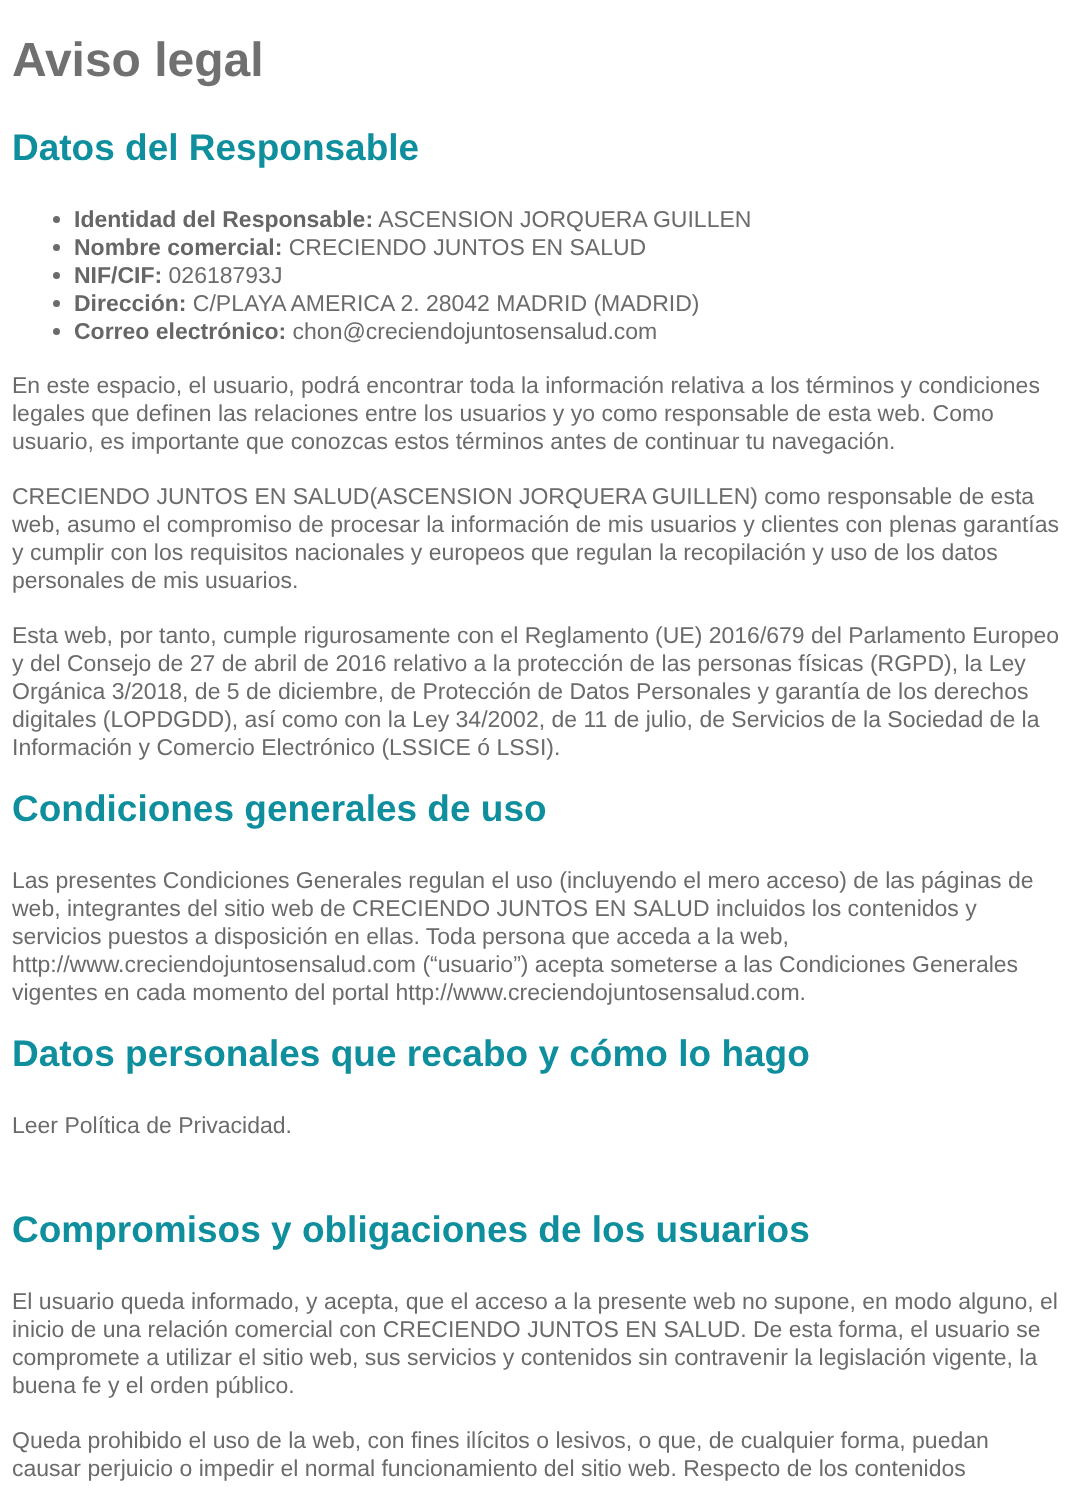Aviso legal
Datos del Responsable
Identidad del Responsable: ASCENSION JORQUERA GUILLEN
Nombre comercial: CRECIENDO JUNTOS EN SALUD
NIF/CIF: 02618793J
Dirección: C/PLAYA AMERICA 2. 28042 MADRID (MADRID)
Correo electrónico: chon@creciendojuntosensalud.com
En este espacio, el usuario, podrá encontrar toda la información relativa a los términos y condiciones legales que definen las relaciones entre los usuarios y yo como responsable de esta web. Como usuario, es importante que conozcas estos términos antes de continuar tu navegación.
CRECIENDO JUNTOS EN SALUD(ASCENSION JORQUERA GUILLEN) como responsable de esta web, asumo el compromiso de procesar la información de mis usuarios y clientes con plenas garantías y cumplir con los requisitos nacionales y europeos que regulan la recopilación y uso de los datos personales de mis usuarios.
Esta web, por tanto, cumple rigurosamente con el Reglamento (UE) 2016/679 del Parlamento Europeo y del Consejo de 27 de abril de 2016 relativo a la protección de las personas físicas (RGPD), la Ley Orgánica 3/2018, de 5 de diciembre, de Protección de Datos Personales y garantía de los derechos digitales (LOPDGDD), así como con la Ley 34/2002, de 11 de julio, de Servicios de la Sociedad de la Información y Comercio Electrónico (LSSICE ó LSSI).
Condiciones generales de uso
Las presentes Condiciones Generales regulan el uso (incluyendo el mero acceso) de las páginas de web, integrantes del sitio web de CRECIENDO JUNTOS EN SALUD incluidos los contenidos y servicios puestos a disposición en ellas. Toda persona que acceda a la web, http://www.creciendojuntosensalud.com (“usuario”) acepta someterse a las Condiciones Generales vigentes en cada momento del portal http://www.creciendojuntosensalud.com.
Datos personales que recabo y cómo lo hago
Leer Política de Privacidad.
Compromisos y obligaciones de los usuarios
El usuario queda informado, y acepta, que el acceso a la presente web no supone, en modo alguno, el inicio de una relación comercial con CRECIENDO JUNTOS EN SALUD. De esta forma, el usuario se compromete a utilizar el sitio web, sus servicios y contenidos sin contravenir la legislación vigente, la buena fe y el orden público.
Queda prohibido el uso de la web, con fines ilícitos o lesivos, o que, de cualquier forma, puedan causar perjuicio o impedir el normal funcionamiento del sitio web. Respecto de los contenidos